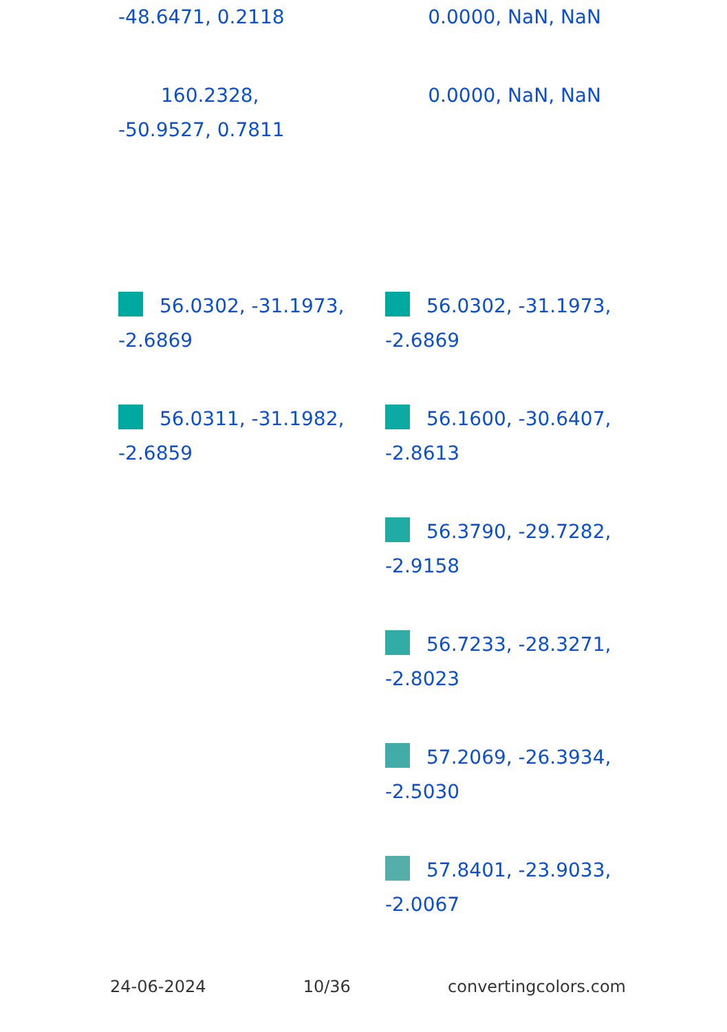-48.6471, 0.2118
160.2328,
-50.9527, 0.7811
56.0302, -31.1973, -2.6869
56.0311, -31.1982, -2.6859
0.0000, NaN, NaN
0.0000, NaN, NaN
56.0302, -31.1973, -2.6869
56.1600, -30.6407, -2.8613
56.3790, -29.7282, -2.9158
56.7233, -28.3271, -2.8023
57.2069, -26.3934, -2.5030
57.8401, -23.9033, -2.0067
24-06-2024 10/36 convertingcolors.com